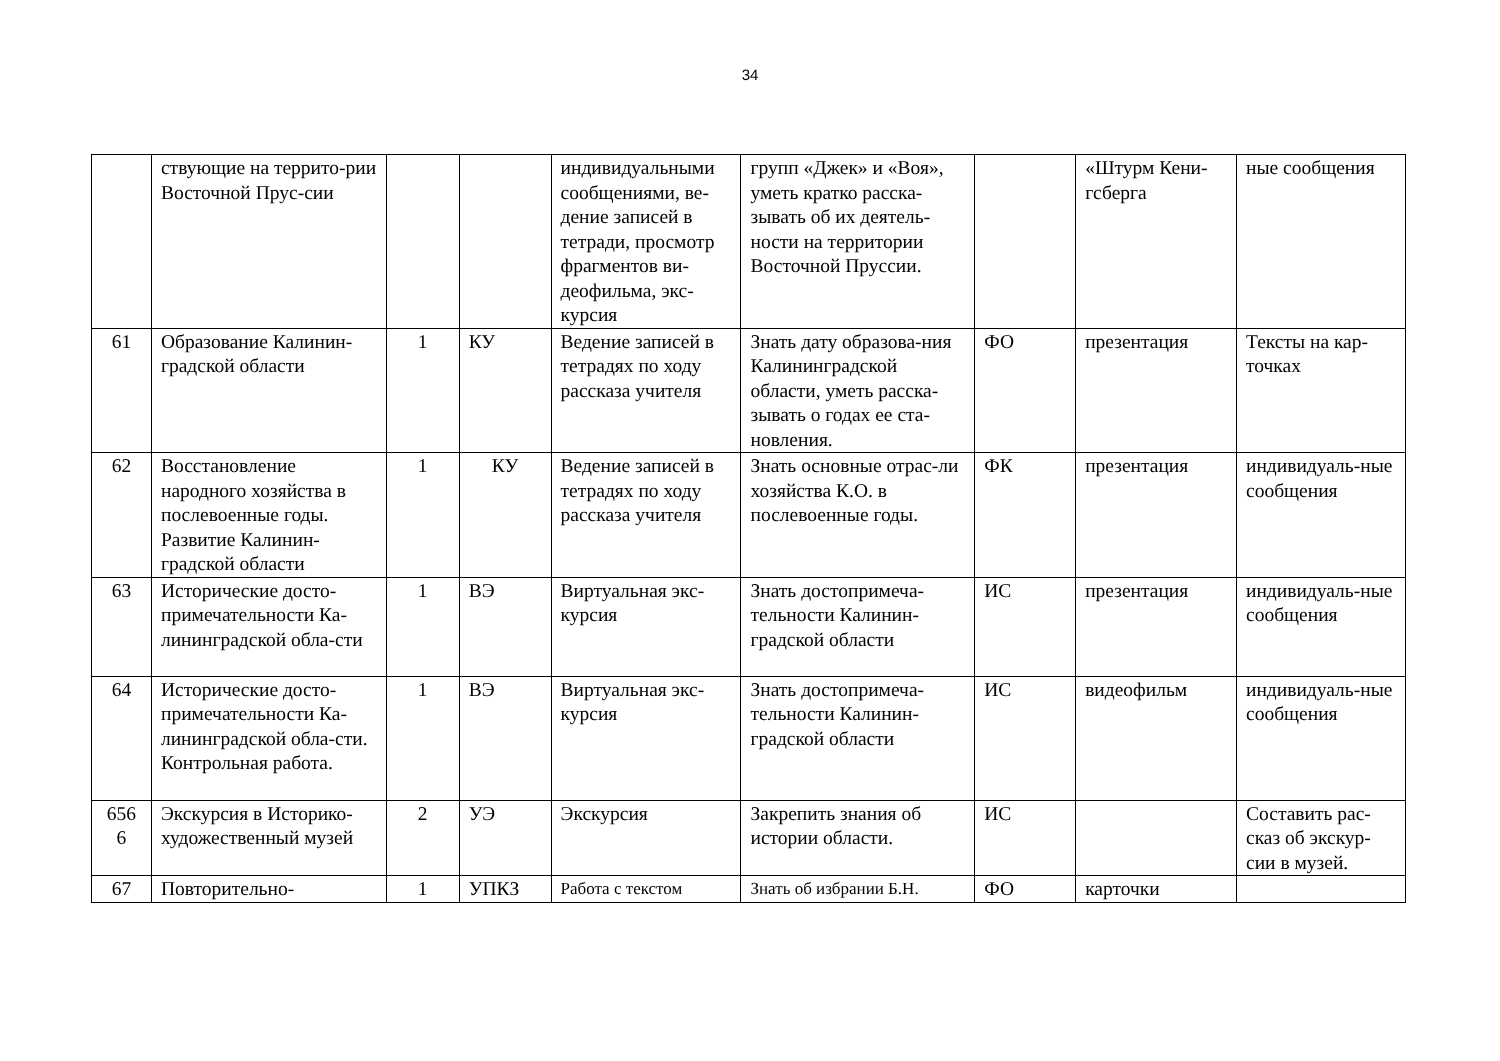34
| | ствующие на террито-рии Восточной Прус-сии | | | индивидуальными сообщениями, ве-дение записей в тетради, просмотр фрагментов ви-деофильма, экс-курсия | групп «Джек» и «Воя», уметь кратко расска-зывать об их деятель-ности на территории Восточной Пруссии. | | «Штурм Кени-гсберга | ные сообщения |
| 61 | Образование Калинин-градской области | 1 | КУ | Ведение записей в тетрадях по ходу рассказа учителя | Знать дату образова-ния Калининградской области, уметь расска-зывать о годах ее ста-новления. | ФО | презентация | Тексты на кар-точках |
| 62 | Восстановление народного хозяйства в послевоенные годы. Развитие Калинин-градской области | 1 | КУ | Ведение записей в тетрадях по ходу рассказа учителя | Знать основные отрас-ли хозяйства К.О. в послевоенные годы. | ФК | презентация | индивидуаль-ные сообщения |
| 63 | Исторические досто-примечательности Ка-лининградской обла-сти | 1 | ВЭ | Виртуальная экс-курсия | Знать достопримеча-тельности Калинин-градской области | ИС | презентация | индивидуаль-ные сообщения |
| 64 | Исторические досто-примечательности Ка-лининградской обла-сти. Контрольная работа. | 1 | ВЭ | Виртуальная экс-курсия | Знать достопримеча-тельности Калинин-градской области | ИС | видеофильм | индивидуаль-ные сообщения |
| 656 6 | Экскурсия в Историко-художественный музей | 2 | УЭ | Экскурсия | Закрепить знания об истории области. | ИС | | Составить рас-сказ об экскур-сии в музей. |
| 67 | Повторительно- | 1 | УПКЗ | Работа с текстом | Знать об избрании Б.Н. | ФО | карточки | |